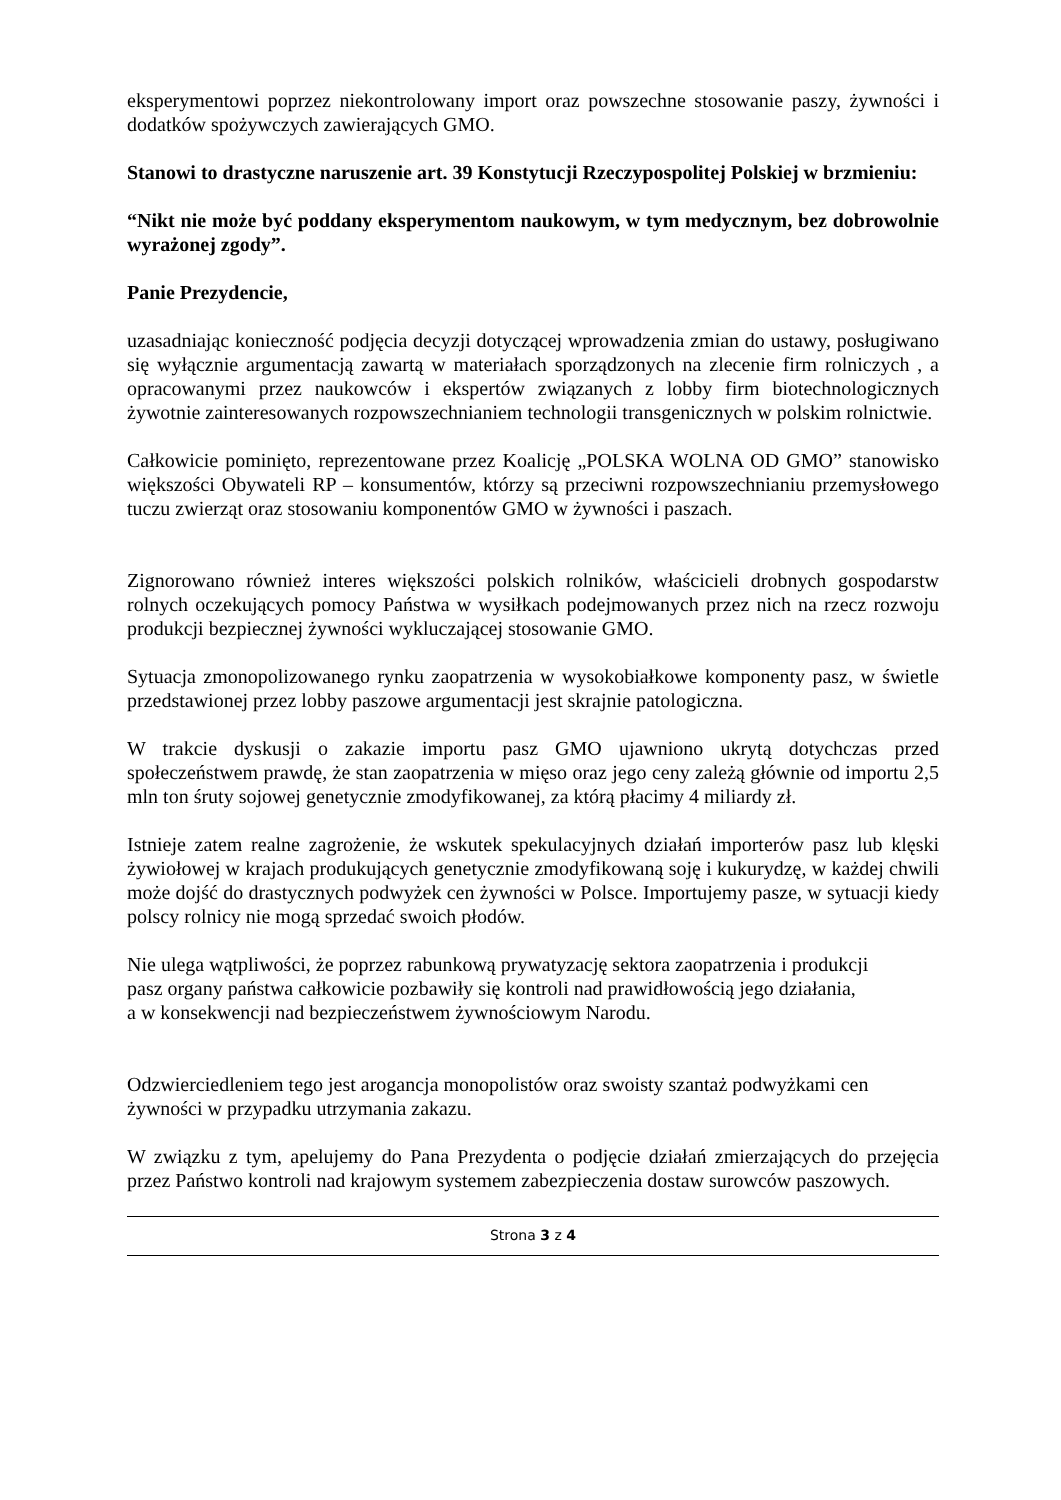eksperymentowi poprzez niekontrolowany import oraz powszechne stosowanie paszy, żywności i dodatków spożywczych zawierających GMO.
Stanowi to drastyczne naruszenie art. 39 Konstytucji Rzeczypospolitej Polskiej w brzmieniu:
“Nikt nie może być poddany eksperymentom naukowym, w tym medycznym, bez dobrowolnie wyrażonej zgody”.
Panie Prezydencie,
uzasadniając konieczność podjęcia decyzji dotyczącej wprowadzenia zmian do ustawy, posługiwano się wyłącznie argumentacją zawartą w materiałach sporządzonych na zlecenie firm rolniczych , a opracowanymi przez naukowców i ekspertów związanych z lobby firm biotechnologicznych żywotnie zainteresowanych rozpowszechnianiem technologii transgenicznych w polskim rolnictwie.
Całkowicie pominięto, reprezentowane przez Koalicję „POLSKA WOLNA OD GMO” stanowisko większości Obywateli RP – konsumentów, którzy są przeciwni rozpowszechnianiu przemysłowego tuczu zwierząt oraz stosowaniu komponentów GMO w żywności i paszach.
Zignorowano również interes większości polskich rolników, właścicieli drobnych gospodarstw rolnych oczekujących pomocy Państwa w wysiłkach podejmowanych przez nich na rzecz rozwoju produkcji bezpiecznej żywności wykluczającej stosowanie GMO.
Sytuacja zmonopolizowanego rynku zaopatrzenia w wysokobiałkowe komponenty pasz, w świetle przedstawionej przez lobby paszowe argumentacji jest skrajnie patologiczna.
W trakcie dyskusji o zakazie importu pasz GMO ujawniono ukrytą dotychczas przed społeczeństwem prawdę, że stan zaopatrzenia w mięso oraz jego ceny zależą głównie od importu 2,5 mln ton śruty sojowej genetycznie zmodyfikowanej, za którą płacimy 4 miliardy zł.
Istnieje zatem realne zagrożenie, że wskutek spekulacyjnych działań importerów pasz lub klęski żywiołowej w krajach produkujących genetycznie zmodyfikowaną soję i kukurydzę, w każdej chwili może dojść do drastycznych podwyżek cen żywności w Polsce. Importujemy pasze, w sytuacji kiedy polscy rolnicy nie mogą sprzedać swoich płodów.
Nie ulega wątpliwości, że poprzez rabunkową prywatyzację sektora zaopatrzenia i produkcji
pasz organy państwa całkowicie pozbawiły się kontroli nad prawidłowością jego działania,
a w konsekwencji nad bezpieczeństwem żywnościowym Narodu.
Odzwierciedleniem tego jest arogancja monopolistów oraz swoisty szantaż podwyżkami cen
żywności w przypadku utrzymania zakazu.
W związku z tym, apelujemy do Pana Prezydenta o podjęcie działań zmierzających do przejęcia przez Państwo kontroli nad krajowym systemem zabezpieczenia dostaw surowców paszowych.
Strona 3 z 4